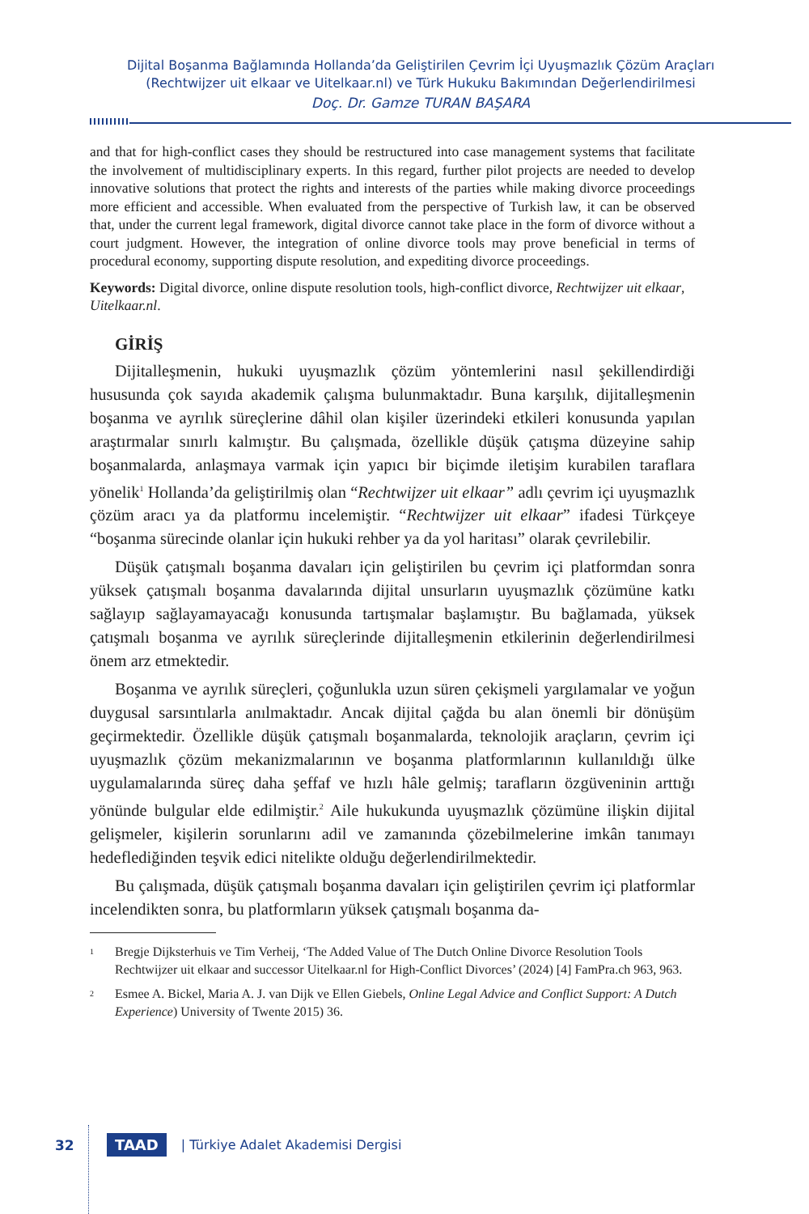Dijital Boşanma Bağlamında Hollanda’da Geliştirilen Çevrim İçi Uyuşmazlık Çözüm Araçları
(Rechtwijzer uit elkaar ve Uitelkaar.nl) ve Türk Hukuku Bakımından Değerlendirilmesi
Doç. Dr. Gamze TURAN BAŞARA
and that for high-conflict cases they should be restructured into case management systems that facilitate the involvement of multidisciplinary experts. In this regard, further pilot projects are needed to develop innovative solutions that protect the rights and interests of the parties while making divorce proceedings more efficient and accessible. When evaluated from the perspective of Turkish law, it can be observed that, under the current legal framework, digital divorce cannot take place in the form of divorce without a court judgment. However, the integration of online divorce tools may prove beneficial in terms of procedural economy, supporting dispute resolution, and expediting divorce proceedings.
Keywords: Digital divorce, online dispute resolution tools, high-conflict divorce, Rechtwijzer uit elkaar, Uitelkaar.nl.
GİRİŞ
Dijitalleşmenin, hukuki uyuşmazlık çözüm yöntemlerini nasıl şekillendirdiği hususunda çok sayıda akademik çalışma bulunmaktadır. Buna karşılık, dijitalleşmenin boşanma ve ayrılık süreçlerine dâhil olan kişiler üzerindeki etkileri konusunda yapılan araştırmalar sınırlı kalmıştır. Bu çalışmada, özellikle düşük çatışma düzeyine sahip boşanmalarda, anlaşmaya varmak için yapıcı bir biçimde iletişim kurabilen taraflara yönelik<sup>1</sup> Hollanda’da geliştirilmiş olan “Rechtwijzer uit elkaar” adlı çevrim içi uyuşmazlık çözüm aracı ya da platformu incelemiştir. “Rechtwijzer uit elkaar” ifadesi Türkçeye “boşanma sürecinde olanlar için hukuki rehber ya da yol haritası” olarak çevrilebilir.
Düşük çatışmalı boşanma davaları için geliştirilen bu çevrim içi platformdan sonra yüksek çatışmalı boşanma davalarında dijital unsurların uyuşmazlık çözümüne katkı sağlayıp sağlayamayacağı konusunda tartışmalar başlamıştır. Bu bağlamada, yüksek çatışmalı boşanma ve ayrılık süreçlerinde dijitalleşmenin etkilerinin değerlendirilmesi önem arz etmektedir.
Boşanma ve ayrılık süreçleri, çoğunlukla uzun süren çekişmeli yargılamalar ve yoğun duygusal sarsıntılarla anılmaktadır. Ancak dijital çağda bu alan önemli bir dönüşüm geçirmektedir. Özellikle düşük çatışmalı boşanmalarda, teknolojik araçların, çevrim içi uyuşmazlık çözüm mekanizmalarının ve boşanma platformlarının kullanıldığı ülke uygulamalarında süreç daha şeffaf ve hızlı hâle gelmiş; tarafların özgüveninin arttığı yönünde bulgular elde edilmiştir.<sup>2</sup> Aile hukukunda uyuşmazlık çözümüne ilişkin dijital gelişmeler, kişilerin sorunlarını adil ve zamanında çözebilmelerine imkân tanımayı hedeflediğinden teşvik edici nitelikte olduğu değerlendirilmektedir.
Bu çalışmada, düşük çatışmalı boşanma davaları için geliştirilen çevrim içi platformlar incelendikten sonra, bu platformların yüksek çatışmalı boşanma da-
1
Bregje Dijksterhuis ve Tim Verheij, ‘The Added Value of The Dutch Online Divorce Resolution Tools Rechtwijzer uit elkaar and successor Uitelkaar.nl for High-Conflict Divorces’ (2024) [4] FamPra.ch 963, 963.
2
Esmee A. Bickel, Maria A. J. van Dijk ve Ellen Giebels, Online Legal Advice and Conflict Support: A Dutch Experience) University of Twente 2015) 36.
32 TAAD | Türkiye Adalet Akademisi Dergisi